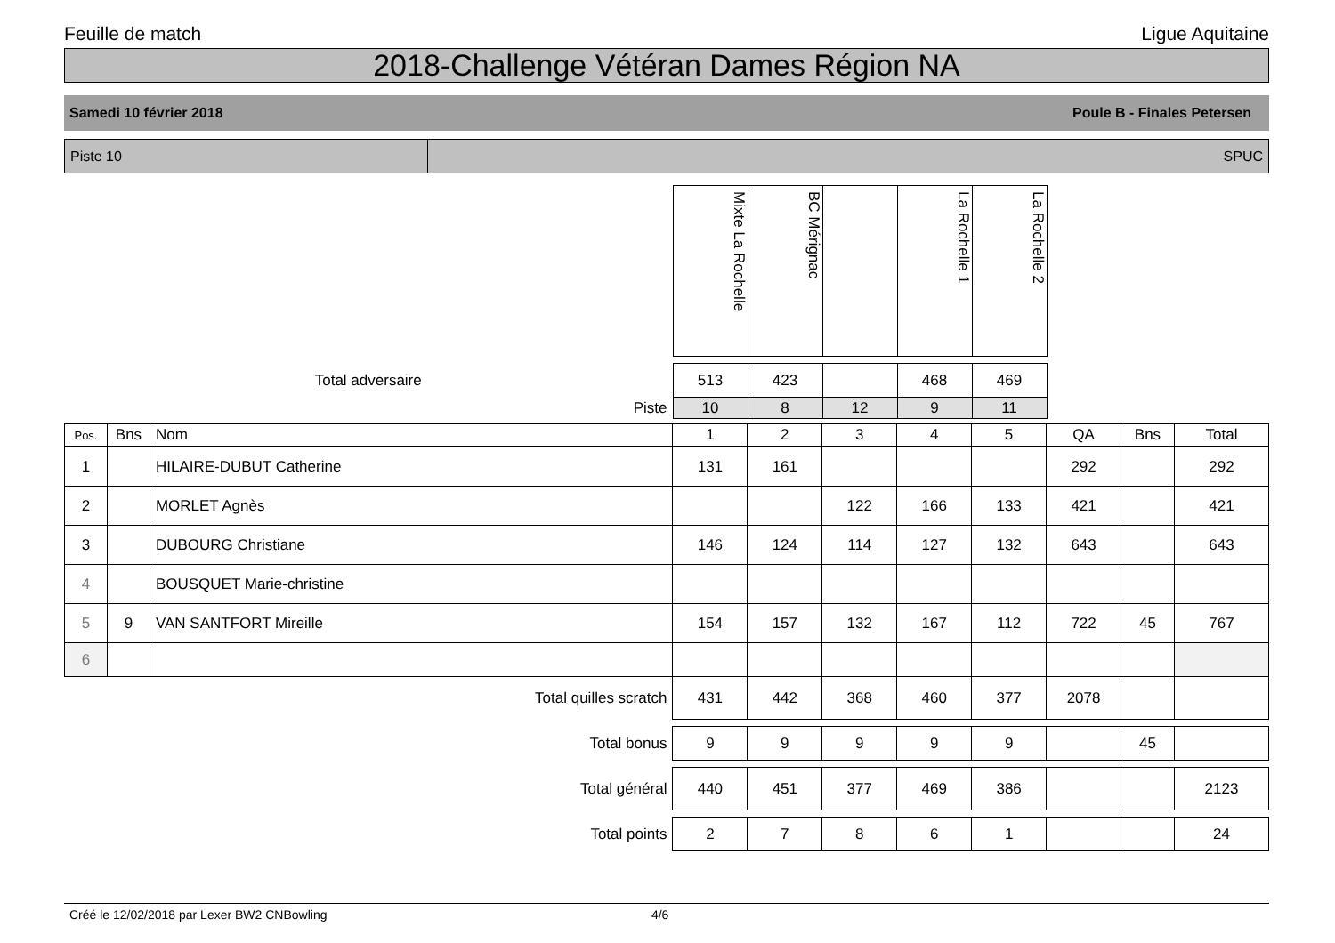Feuille de match Ligue Aquitaine
2018-Challenge Vétéran Dames Région NA
Samedi 10 février 2018 Poule B - Finales Petersen
Piste 10 SPUC
| | Mixte La Rochelle | BC Mérignac | | La Rochelle 1 | La Rochelle 2 | |
| Total adversaire | 513 | 423 | | 468 | 469 | |
| Piste | 10 | 8 | 12 | 9 | 11 | |
| Pos. | Bns | Nom | 1 | 2 | 3 | 4 | 5 | QA | Bns | Total |
| --- | --- | --- | --- | --- | --- | --- | --- | --- | --- | --- |
| 1 | | HILAIRE-DUBUT Catherine | 131 | 161 | | | | 292 | | 292 |
| 2 | | MORLET Agnès | | | 122 | 166 | 133 | 421 | | 421 |
| 3 | | DUBOURG Christiane | 146 | 124 | 114 | 127 | 132 | 643 | | 643 |
| 4 | | BOUSQUET Marie-christine | | | | | | | | |
| 5 | 9 | VAN SANTFORT Mireille | 154 | 157 | 132 | 167 | 112 | 722 | 45 | 767 |
| 6 | | | | | | | | | | |
| Total quilles scratch | | | 431 | 442 | 368 | 460 | 377 | 2078 | | |
| Total bonus | | | 9 | 9 | 9 | 9 | 9 | | 45 | |
| Total général | | | 440 | 451 | 377 | 469 | 386 | | | 2123 |
| Total points | | | 2 | 7 | 8 | 6 | 1 | | | 24 |
Créé le 12/02/2018 par Lexer BW2 CNBowling 4/6